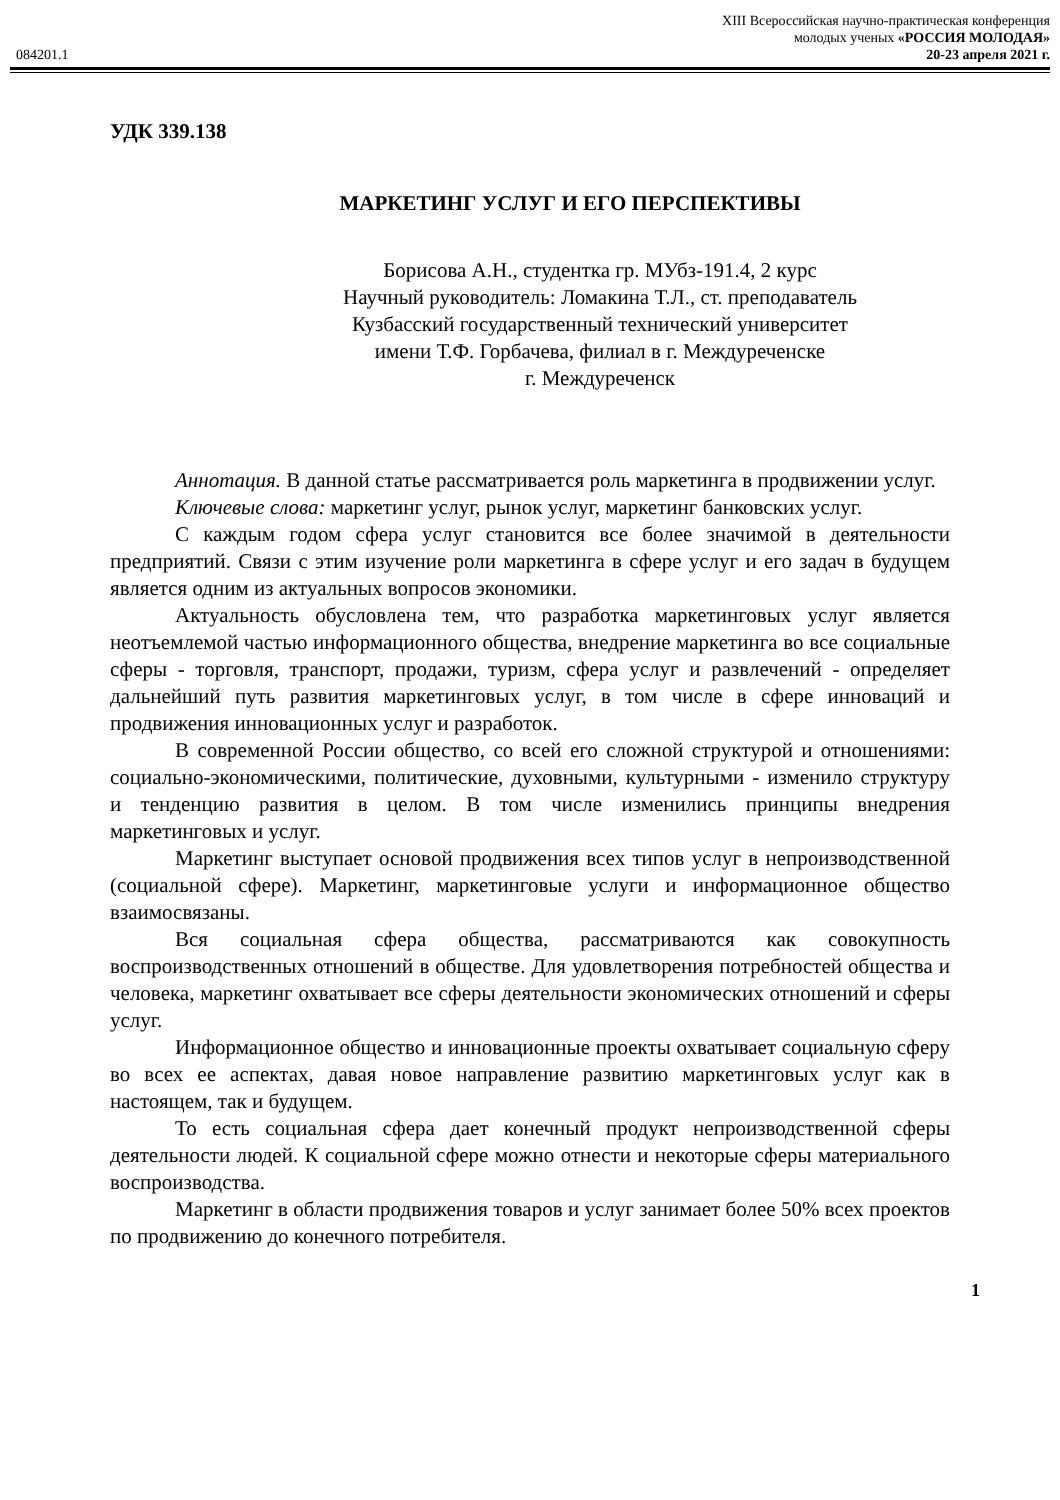XIII Всероссийская научно-практическая конференция
молодых ученых «РОССИЯ МОЛОДАЯ»
084201.1 20-23 апреля 2021 г.
УДК 339.138
МАРКЕТИНГ УСЛУГ И ЕГО ПЕРСПЕКТИВЫ
Борисова А.Н., студентка гр. МУбз-191.4, 2 курс
Научный руководитель: Ломакина Т.Л., ст. преподаватель
Кузбасский государственный технический университет
имени Т.Ф. Горбачева, филиал в г. Междуреченске
г. Междуреченск
Аннотация. В данной статье рассматривается роль маркетинга в продвижении услуг.
Ключевые слова: маркетинг услуг, рынок услуг, маркетинг банковских услуг.
С каждым годом сфера услуг становится все более значимой в деятельности предприятий. Связи с этим изучение роли маркетинга в сфере услуг и его задач в будущем является одним из актуальных вопросов экономики.
Актуальность обусловлена тем, что разработка маркетинговых услуг является неотъемлемой частью информационного общества, внедрение маркетинга во все социальные сферы - торговля, транспорт, продажи, туризм, сфера услуг и развлечений - определяет дальнейший путь развития маркетинговых услуг, в том числе в сфере инноваций и продвижения инновационных услуг и разработок.
В современной России общество, со всей его сложной структурой и отношениями: социально-экономическими, политические, духовными, культурными - изменило структуру и тенденцию развития в целом. В том числе изменились принципы внедрения маркетинговых и услуг.
Маркетинг выступает основой продвижения всех типов услуг в непроизводственной (социальной сфере). Маркетинг, маркетинговые услуги и информационное общество взаимосвязаны.
Вся социальная сфера общества, рассматриваются как совокупность воспроизводственных отношений в обществе. Для удовлетворения потребностей общества и человека, маркетинг охватывает все сферы деятельности экономических отношений и сферы услуг.
Информационное общество и инновационные проекты охватывает социальную сферу во всех ее аспектах, давая новое направление развитию маркетинговых услуг как в настоящем, так и будущем.
То есть социальная сфера дает конечный продукт непроизводственной сферы деятельности людей. К социальной сфере можно отнести и некоторые сферы материального воспроизводства.
Маркетинг в области продвижения товаров и услуг занимает более 50% всех проектов по продвижению до конечного потребителя.
1